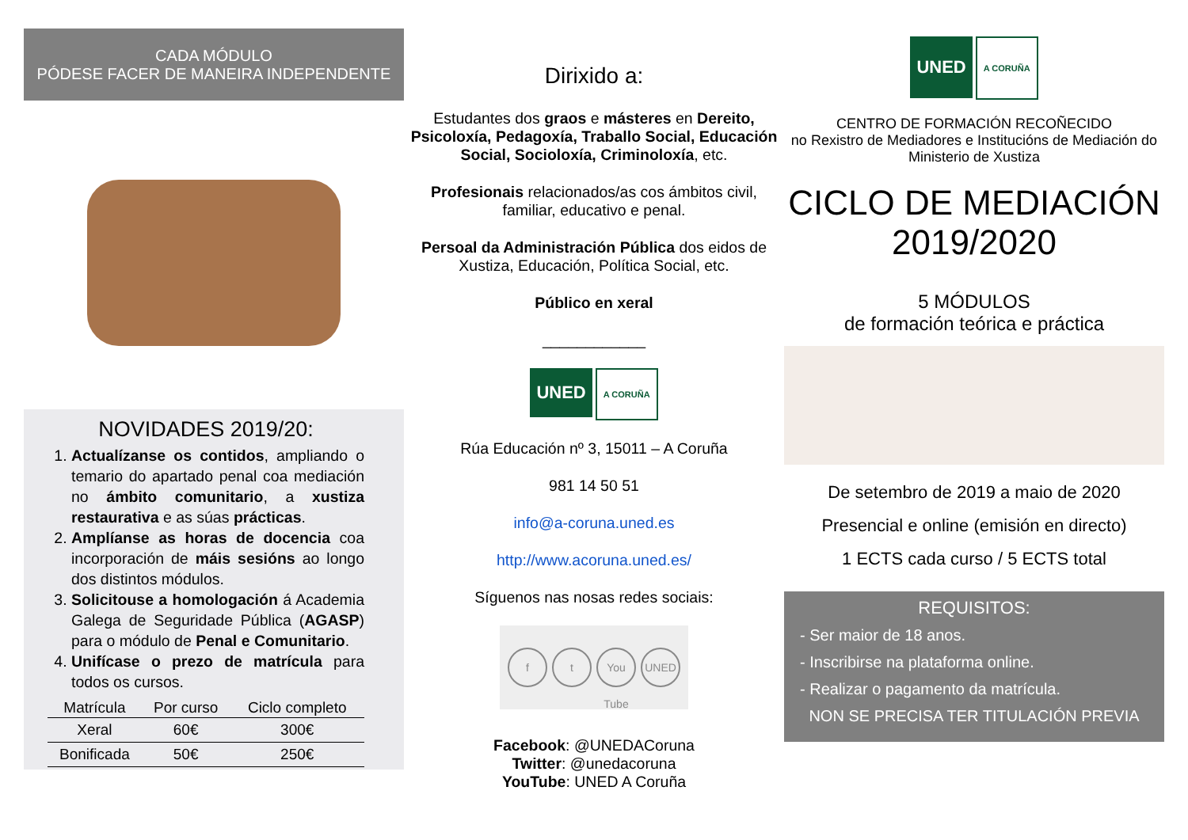CADA MÓDULO
PÓDESE FACER DE MANEIRA INDEPENDENTE
NOVIDADES 2019/20:
1. Actualízanse os contidos, ampliando o temario do apartado penal coa mediación no ámbito comunitario, a xustiza restaurativa e as súas prácticas.
2. Amplíanse as horas de docencia coa incorporación de máis sesións ao longo dos distintos módulos.
3. Solicitouse a homologación á Academia Galega de Seguridade Pública (AGASP) para o módulo de Penal e Comunitario.
4. Unifícase o prezo de matrícula para todos os cursos.
| Matrícula | Por curso | Ciclo completo |
| --- | --- | --- |
| Xeral | 60€ | 300€ |
| Bonificada | 50€ | 250€ |
Dirixido a:
Estudantes dos graos e másteres en Dereito, Psicoloxía, Pedagoxía, Traballo Social, Educación Social, Socioloxía, Criminoloxía, etc.
Profesionais relacionados/as cos ámbitos civil, familiar, educativo e penal.
Persoal da Administración Pública dos eidos de Xustiza, Educación, Política Social, etc.
Público en xeral
____________
UNED A CORUÑA
Rúa Educación nº 3, 15011 – A Coruña
981 14 50 51
info@a-coruna.uned.es
http://www.acoruna.uned.es/
Síguenos nas nosas redes sociais:
f t You Tube UNED
Facebook: @UNEDACoruna
Twitter: @unedacoruna
YouTube: UNED A Coruña
UNED A CORUÑA
CENTRO DE FORMACIÓN RECOÑECIDO
no Rexistro de Mediadores e Institucións de Mediación do Ministerio de Xustiza
CICLO DE MEDIACIÓN
2019/2020
5 MÓDULOS
de formación teórica e práctica
De setembro de 2019 a maio de 2020
Presencial e online (emisión en directo)
1 ECTS cada curso / 5 ECTS total
REQUISITOS:
- Ser maior de 18 anos.
- Inscribirse na plataforma online.
- Realizar o pagamento da matrícula.
NON SE PRECISA TER TITULACIÓN PREVIA